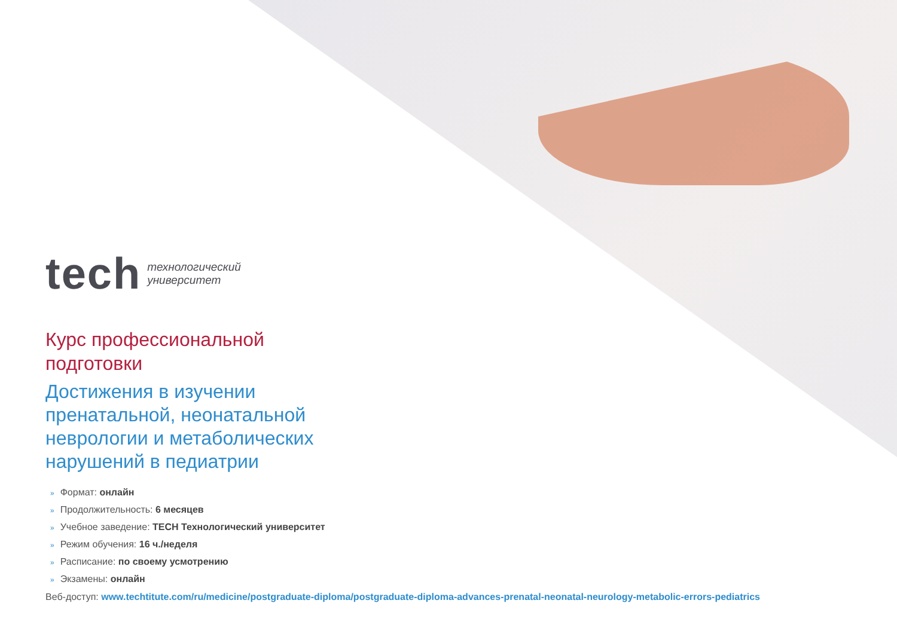tech
технологический
университет
Курс профессиональной
подготовки
Достижения в изучении
пренатальной, неонатальной
неврологии и метаболических
нарушений в педиатрии
» Формат: онлайн
» Продолжительность: 6 месяцев
» Учебное заведение: TECH Технологический университет
» Режим обучения: 16 ч./неделя
» Расписание: по своему усмотрению
» Экзамены: онлайн
Веб-доступ: www.techtitute.com/ru/medicine/postgraduate-diploma/postgraduate-diploma-advances-prenatal-neonatal-neurology-metabolic-errors-pediatrics